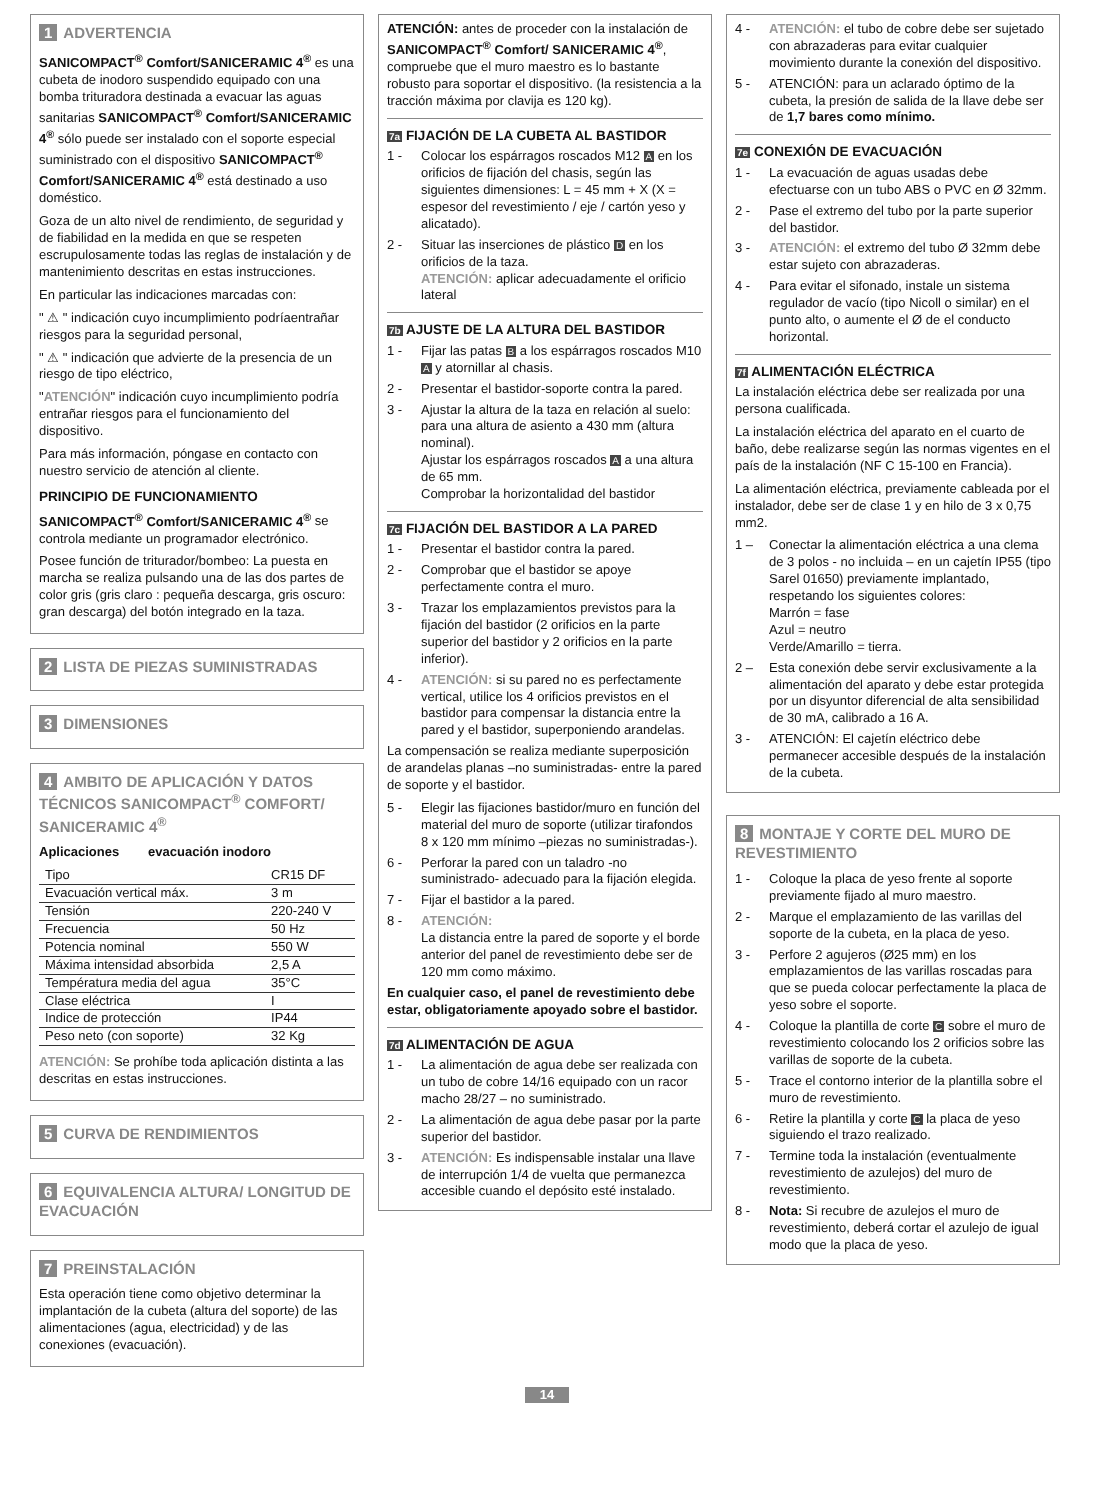1 ADVERTENCIA
SANICOMPACT<sup>®</sup> Comfort/SANICERAMIC 4<sup>®</sup> es una cubeta de inodoro suspendido equipado con una bomba trituradora destinada a evacuar las aguas sanitarias SANICOMPACT<sup>®</sup> Comfort/SANICERAMIC 4<sup>®</sup> sólo puede ser instalado con el soporte especial suministrado con el dispositivo SANICOMPACT<sup>®</sup> Comfort/SANICERAMIC 4<sup>®</sup> está destinado a uso doméstico.
Goza de un alto nivel de rendimiento, de seguridad y de fiabilidad en la medida en que se respeten escrupulosamente todas las reglas de instalación y de mantenimiento descritas en estas instrucciones.
En particular las indicaciones marcadas con:
" ⚠ " indicación cuyo incumplimiento podríaentrañar riesgos para la seguridad personal,
" ⚠ " indicación que advierte de la presencia de un riesgo de tipo eléctrico,
"ATENCIÓN" indicación cuyo incumplimiento podría entrañar riesgos para el funcionamiento del dispositivo.
Para más información, póngase en contacto con nuestro servicio de atención al cliente.
PRINCIPIO DE FUNCIONAMIENTO
SANICOMPACT<sup>®</sup> Comfort/SANICERAMIC 4<sup>®</sup> se controla mediante un programador electrónico.
Posee función de triturador/bombeo: La puesta en marcha se realiza pulsando una de las dos partes de color gris (gris claro : pequeña descarga, gris oscuro: gran descarga) del botón integrado en la taza.
2 LISTA DE PIEZAS SUMINISTRADAS
3 DIMENSIONES
4 AMBITO DE APLICACIÓN Y DATOS TÉCNICOS SANICOMPACT<sup>®</sup> COMFORT/ SANICERAMIC 4<sup>®</sup>
Aplicaciones evacuación inodoro
| Tipo | CR15 DF |
| Evacuación vertical máx. | 3 m |
| Tensión | 220-240 V |
| Frecuencia | 50 Hz |
| Potencia nominal | 550 W |
| Máxima intensidad absorbida | 2,5 A |
| Températura media del agua | 35°C |
| Clase eléctrica | I |
| Indice de protección | IP44 |
| Peso neto (con soporte) | 32 Kg |
ATENCIÓN: Se prohíbe toda aplicación distinta a las descritas en estas instrucciones.
5 CURVA DE RENDIMIENTOS
6 EQUIVALENCIA ALTURA/ LONGITUD DE EVACUACIÓN
7 PREINSTALACIÓN
Esta operación tiene como objetivo determinar la implantación de la cubeta (altura del soporte) de las alimentaciones (agua, electricidad) y de las conexiones (evacuación).
ATENCIÓN: antes de proceder con la instalación de SANICOMPACT<sup>®</sup> Comfort/ SANICERAMIC 4<sup>®</sup>, compruebe que el muro maestro es lo bastante robusto para soportar el dispositivo. (la resistencia a la tracción máxima por clavija es 120 kg).
7a FIJACIÓN DE LA CUBETA AL BASTIDOR
1 - Colocar los espárragos roscados M12 A en los orificios de fijación del chasis, según las siguientes dimensiones: L = 45 mm + X (X = espesor del revestimiento / eje / cartón yeso y alicatado).
2 - Situar las inserciones de plástico D en los orificios de la taza.
ATENCIÓN: aplicar adecuadamente el orificio lateral
7b AJUSTE DE LA ALTURA DEL BASTIDOR
1 - Fijar las patas B a los espárragos roscados M10 A y atornillar al chasis.
2 - Presentar el bastidor-soporte contra la pared.
3 - Ajustar la altura de la taza en relación al suelo: para una altura de asiento a 430 mm (altura nominal).
Ajustar los espárragos roscados A a una altura de 65 mm.
Comprobar la horizontalidad del bastidor
7c FIJACIÓN DEL BASTIDOR A LA PARED
1 - Presentar el bastidor contra la pared.
2 - Comprobar que el bastidor se apoye perfectamente contra el muro.
3 - Trazar los emplazamientos previstos para la fijación del bastidor (2 orificios en la parte superior del bastidor y 2 orificios en la parte inferior).
4 - ATENCIÓN: si su pared no es perfectamente vertical, utilice los 4 orificios previstos en el bastidor para compensar la distancia entre la pared y el bastidor, superponiendo arandelas.
La compensación se realiza mediante superposición de arandelas planas –no suministradas- entre la pared de soporte y el bastidor.
5 - Elegir las fijaciones bastidor/muro en función del material del muro de soporte (utilizar tirafondos 8 x 120 mm mínimo –piezas no suministradas-).
6 - Perforar la pared con un taladro -no suministrado- adecuado para la fijación elegida.
7 - Fijar el bastidor a la pared.
8 - ATENCIÓN:
La distancia entre la pared de soporte y el borde anterior del panel de revestimiento debe ser de 120 mm como máximo.
En cualquier caso, el panel de revestimiento debe estar, obligatoriamente apoyado sobre el bastidor.
7d ALIMENTACIÓN DE AGUA
1 - La alimentación de agua debe ser realizada con un tubo de cobre 14/16 equipado con un racor macho 28/27 – no suministrado.
2 - La alimentación de agua debe pasar por la parte superior del bastidor.
3 - ATENCIÓN: Es indispensable instalar una llave de interrupción 1/4 de vuelta que permanezca accesible cuando el depósito esté instalado.
4 - ATENCIÓN: el tubo de cobre debe ser sujetado con abrazaderas para evitar cualquier movimiento durante la conexión del dispositivo.
5 - ATENCIÓN: para un aclarado óptimo de la cubeta, la presión de salida de la llave debe ser de 1,7 bares como mínimo.
7e CONEXIÓN DE EVACUACIÓN
1 - La evacuación de aguas usadas debe efectuarse con un tubo ABS o PVC en Ø 32mm.
2 - Pase el extremo del tubo por la parte superior del bastidor.
3 - ATENCIÓN: el extremo del tubo Ø 32mm debe estar sujeto con abrazaderas.
4 - Para evitar el sifonado, instale un sistema regulador de vacío (tipo Nicoll o similar) en el punto alto, o aumente el Ø de el conducto horizontal.
7f ALIMENTACIÓN ELÉCTRICA
La instalación eléctrica debe ser realizada por una persona cualificada.
La instalación eléctrica del aparato en el cuarto de baño, debe realizarse según las normas vigentes en el país de la instalación (NF C 15-100 en Francia).
La alimentación eléctrica, previamente cableada por el instalador, debe ser de clase 1 y en hilo de 3 x 0,75 mm2.
1 – Conectar la alimentación eléctrica a una clema de 3 polos - no incluida – en un cajetín IP55 (tipo Sarel 01650) previamente implantado, respetando los siguientes colores:
Marrón = fase
Azul = neutro
Verde/Amarillo = tierra.
2 – Esta conexión debe servir exclusivamente a la alimentación del aparato y debe estar protegida por un disyuntor diferencial de alta sensibilidad de 30 mA, calibrado a 16 A.
3 - ATENCIÓN: El cajetín eléctrico debe permanecer accesible después de la instalación de la cubeta.
8 MONTAJE Y CORTE DEL MURO DE REVESTIMIENTO
1 - Coloque la placa de yeso frente al soporte previamente fijado al muro maestro.
2 - Marque el emplazamiento de las varillas del soporte de la cubeta, en la placa de yeso.
3 - Perfore 2 agujeros (Ø25 mm) en los emplazamientos de las varillas roscadas para que se pueda colocar perfectamente la placa de yeso sobre el soporte.
4 - Coloque la plantilla de corte C sobre el muro de revestimiento colocando los 2 orificios sobre las varillas de soporte de la cubeta.
5 - Trace el contorno interior de la plantilla sobre el muro de revestimiento.
6 - Retire la plantilla y corte C la placa de yeso siguiendo el trazo realizado.
7 - Termine toda la instalación (eventualmente revestimiento de azulejos) del muro de revestimiento.
8 - Nota: Si recubre de azulejos el muro de revestimiento, deberá cortar el azulejo de igual modo que la placa de yeso.
14